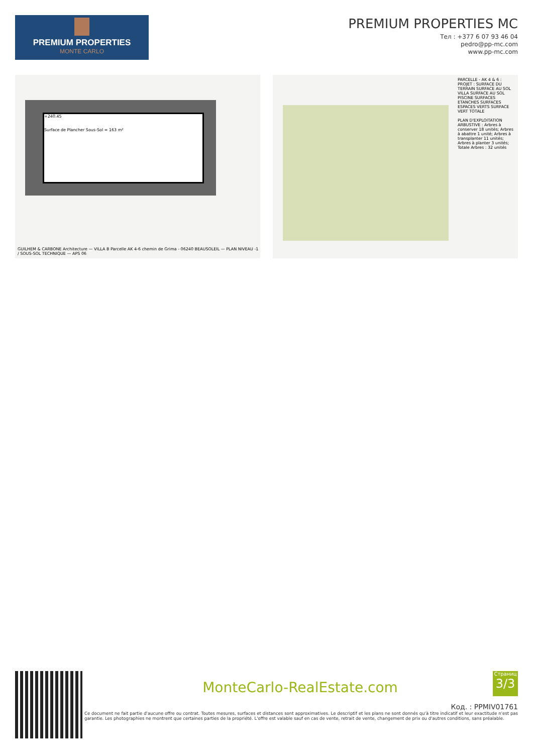PREMIUM PROPERTIES
MONTE CARLO
PREMIUM PROPERTIES MC
Тел : +377 6 07 93 46 04
pedro@pp-mc.com
www.pp-mc.com
+240.45
Surface de Plancher Sous-Sol = 163 m²
GUILHEM & CARBONE Architecture — VILLA B Parcelle AK 4-6 chemin de Grima - 06240 BEAUSOLEIL — PLAN NIVEAU -1 / SOUS-SOL TECHNIQUE — APS 06
PARCELLE - AK 4 & 6 : PROJET : SURFACE DU TERRAIN SURFACE AU SOL VILLA SURFACE AU SOL PISCINE SURFACES ETANCHES SURFACES ESPACES VERTS SURFACE VERT TOTALE
PLAN D'EXPLOITATION ARBUSTIVE : Arbres à conserver 18 unités; Arbres à abattre 1 unité; Arbres à transplanter 11 unités; Arbres à planter 3 unités; Totale Arbres : 32 unités
Страниц
3/3
MonteCarlo-RealEstate.com
Код. : PPMIV01761
Ce document ne fait partie d'aucune offre ou contrat. Toutes mesures, surfaces et distances sont approximatives. Le descriptif et les plans ne sont donnés qu'à titre indicatif et leur exactitude n'est pas garantie. Les photographies ne montrent que certaines parties de la propriété. L'offre est valable sauf en cas de vente, retrait de vente, changement de prix ou d'autres conditions, sans préalable.